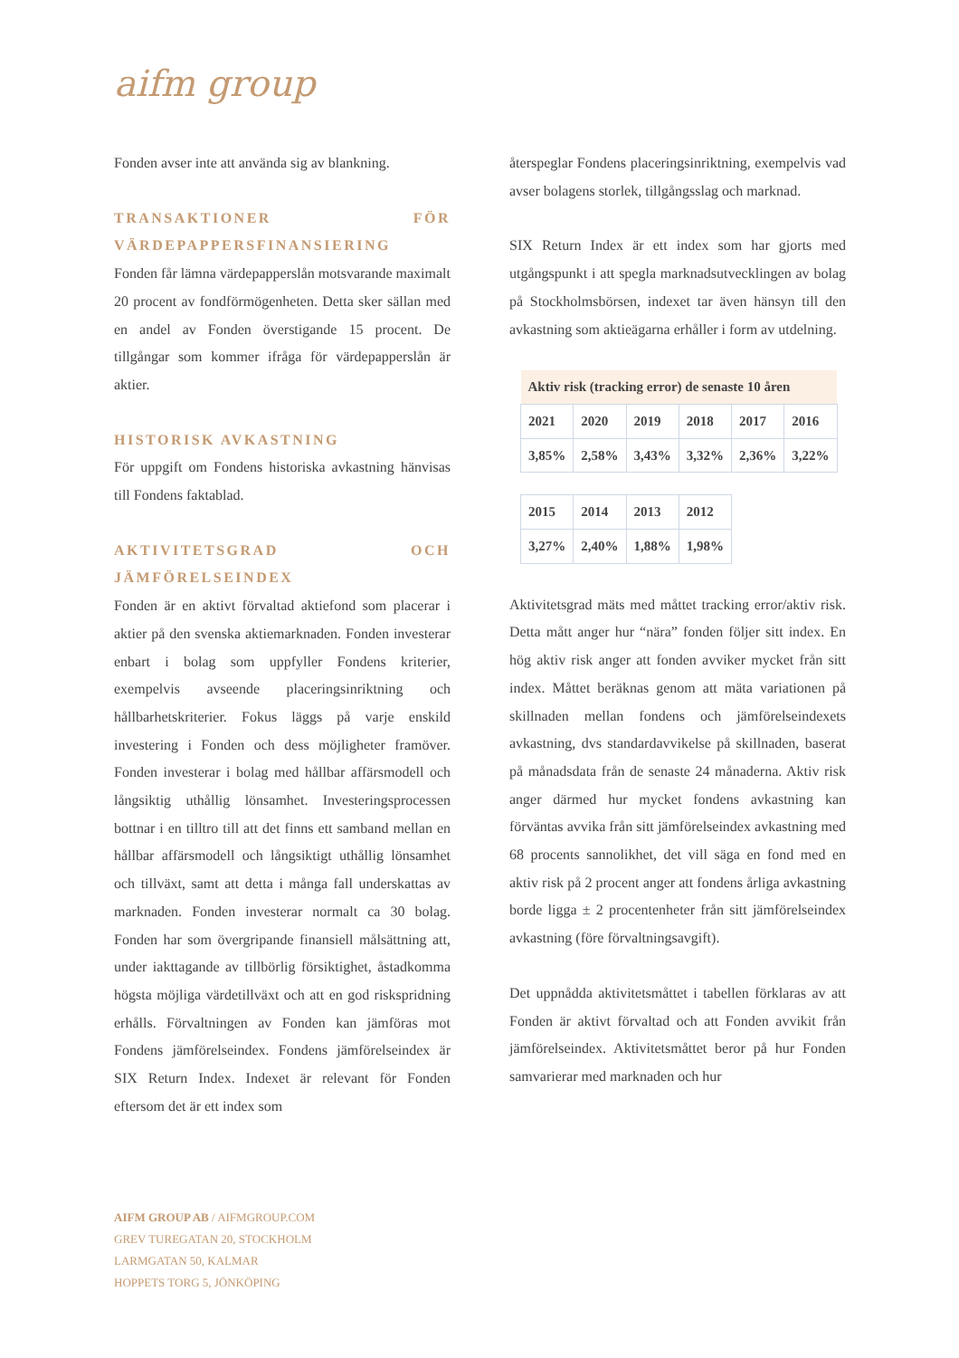aifm group
Fonden avser inte att använda sig av blankning.
TRANSAKTIONER FÖR VÄRDEPAPPERSFINANSIERING
Fonden får lämna värdepapperslån motsvarande maximalt 20 procent av fondförmögenheten. Detta sker sällan med en andel av Fonden överstigande 15 procent. De tillgångar som kommer ifråga för värdepapperslån är aktier.
HISTORISK AVKASTNING
För uppgift om Fondens historiska avkastning hänvisas till Fondens faktablad.
AKTIVITETSGRAD OCH JÄMFÖRELSEINDEX
Fonden är en aktivt förvaltad aktiefond som placerar i aktier på den svenska aktiemarknaden. Fonden investerar enbart i bolag som uppfyller Fondens kriterier, exempelvis avseende placeringsinriktning och hållbarhetskriterier. Fokus läggs på varje enskild investering i Fonden och dess möjligheter framöver. Fonden investerar i bolag med hållbar affärsmodell och långsiktig uthållig lönsamhet. Investeringsprocessen bottnar i en tilltro till att det finns ett samband mellan en hållbar affärsmodell och långsiktigt uthållig lönsamhet och tillväxt, samt att detta i många fall underskattas av marknaden. Fonden investerar normalt ca 30 bolag. Fonden har som övergripande finansiell målsättning att, under iakttagande av tillbörlig försiktighet, åstadkomma högsta möjliga värdetillväxt och att en god riskspridning erhålls. Förvaltningen av Fonden kan jämföras mot Fondens jämförelseindex. Fondens jämförelseindex är SIX Return Index. Indexet är relevant för Fonden eftersom det är ett index som
återspeglar Fondens placeringsinriktning, exempelvis vad avser bolagens storlek, tillgångsslag och marknad.
SIX Return Index är ett index som har gjorts med utgångspunkt i att spegla marknadsutvecklingen av bolag på Stockholmsbörsen, indexet tar även hänsyn till den avkastning som aktieägarna erhåller i form av utdelning.
| Aktiv risk (tracking error) de senaste 10 åren | | | | | |
| --- | --- | --- | --- | --- | --- |
| 2021 | 2020 | 2019 | 2018 | 2017 | 2016 |
| 3,85% | 2,58% | 3,43% | 3,32% | 2,36% | 3,22% |
| 2015 | 2014 | 2013 | 2012 |
| 3,27% | 2,40% | 1,88% | 1,98% |
Aktivitetsgrad mäts med måttet tracking error/aktiv risk. Detta mått anger hur “nära” fonden följer sitt index. En hög aktiv risk anger att fonden avviker mycket från sitt index. Måttet beräknas genom att mäta variationen på skillnaden mellan fondens och jämförelseindexets avkastning, dvs standardavvikelse på skillnaden, baserat på månadsdata från de senaste 24 månaderna. Aktiv risk anger därmed hur mycket fondens avkastning kan förväntas avvika från sitt jämförelseindex avkastning med 68 procents sannolikhet, det vill säga en fond med en aktiv risk på 2 procent anger att fondens årliga avkastning borde ligga ± 2 procentenheter från sitt jämförelseindex avkastning (före förvaltningsavgift).
Det uppnådda aktivitetsmåttet i tabellen förklaras av att Fonden är aktivt förvaltad och att Fonden avvikit från jämförelseindex. Aktivitetsmåttet beror på hur Fonden samvarierar med marknaden och hur
AIFM GROUP AB / AIFMGROUP.COM
GREV TUREGATAN 20, STOCKHOLM
LARMGATAN 50, KALMAR
HOPPETS TORG 5, JÖNKÖPING